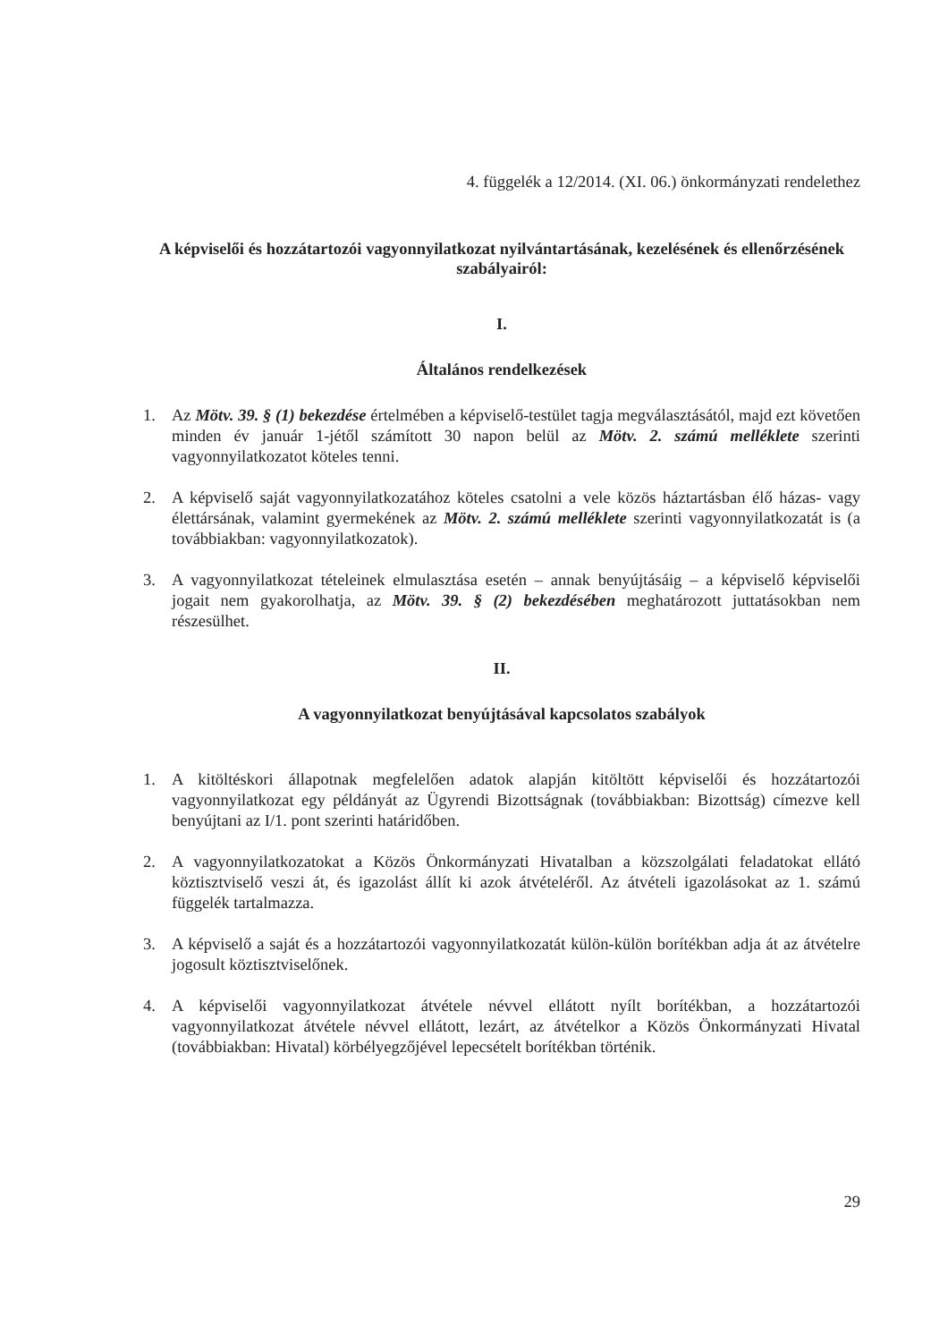4. függelék a 12/2014. (XI. 06.) önkormányzati rendelethez
A képviselői és hozzátartozói vagyonnyilatkozat nyilvántartásának, kezelésének és ellenőrzésének szabályairól:
I.
Általános rendelkezések
1. Az Mötv. 39. § (1) bekezdése értelmében a képviselő-testület tagja megválasztásától, majd ezt követően minden év január 1-jétől számított 30 napon belül az Mötv. 2. számú melléklete szerinti vagyonnyilatkozatot köteles tenni.
2. A képviselő saját vagyonnyilatkozatához köteles csatolni a vele közös háztartásban élő házas- vagy élettársának, valamint gyermekének az Mötv. 2. számú melléklete szerinti vagyonnyilatkozatát is (a továbbiakban: vagyonnyilatkozatok).
3. A vagyonnyilatkozat tételeinek elmulasztása esetén – annak benyújtásáig – a képviselő képviselői jogait nem gyakorolhatja, az Mötv. 39. § (2) bekezdésében meghatározott juttatásokban nem részesülhet.
II.
A vagyonnyilatkozat benyújtásával kapcsolatos szabályok
1. A kitöltéskori állapotnak megfelelően adatok alapján kitöltött képviselői és hozzátartozói vagyonnyilatkozat egy példányát az Ügyrendi Bizottságnak (továbbiakban: Bizottság) címezve kell benyújtani az I/1. pont szerinti határidőben.
2. A vagyonnyilatkozatokat a Közös Önkormányzati Hivatalban a közszolgálati feladatokat ellátó köztisztviselő veszi át, és igazolást állít ki azok átvételéről. Az átvételi igazolásokat az 1. számú függelék tartalmazza.
3. A képviselő a saját és a hozzátartozói vagyonnyilatkozatát külön-külön borítékban adja át az átvételre jogosult köztisztviselőnek.
4. A képviselői vagyonnyilatkozat átvétele névvel ellátott nyílt borítékban, a hozzátartozói vagyonnyilatkozat átvétele névvel ellátott, lezárt, az átvételkor a Közös Önkormányzati Hivatal (továbbiakban: Hivatal) körbélyegzőjével lepecsételt borítékban történik.
29